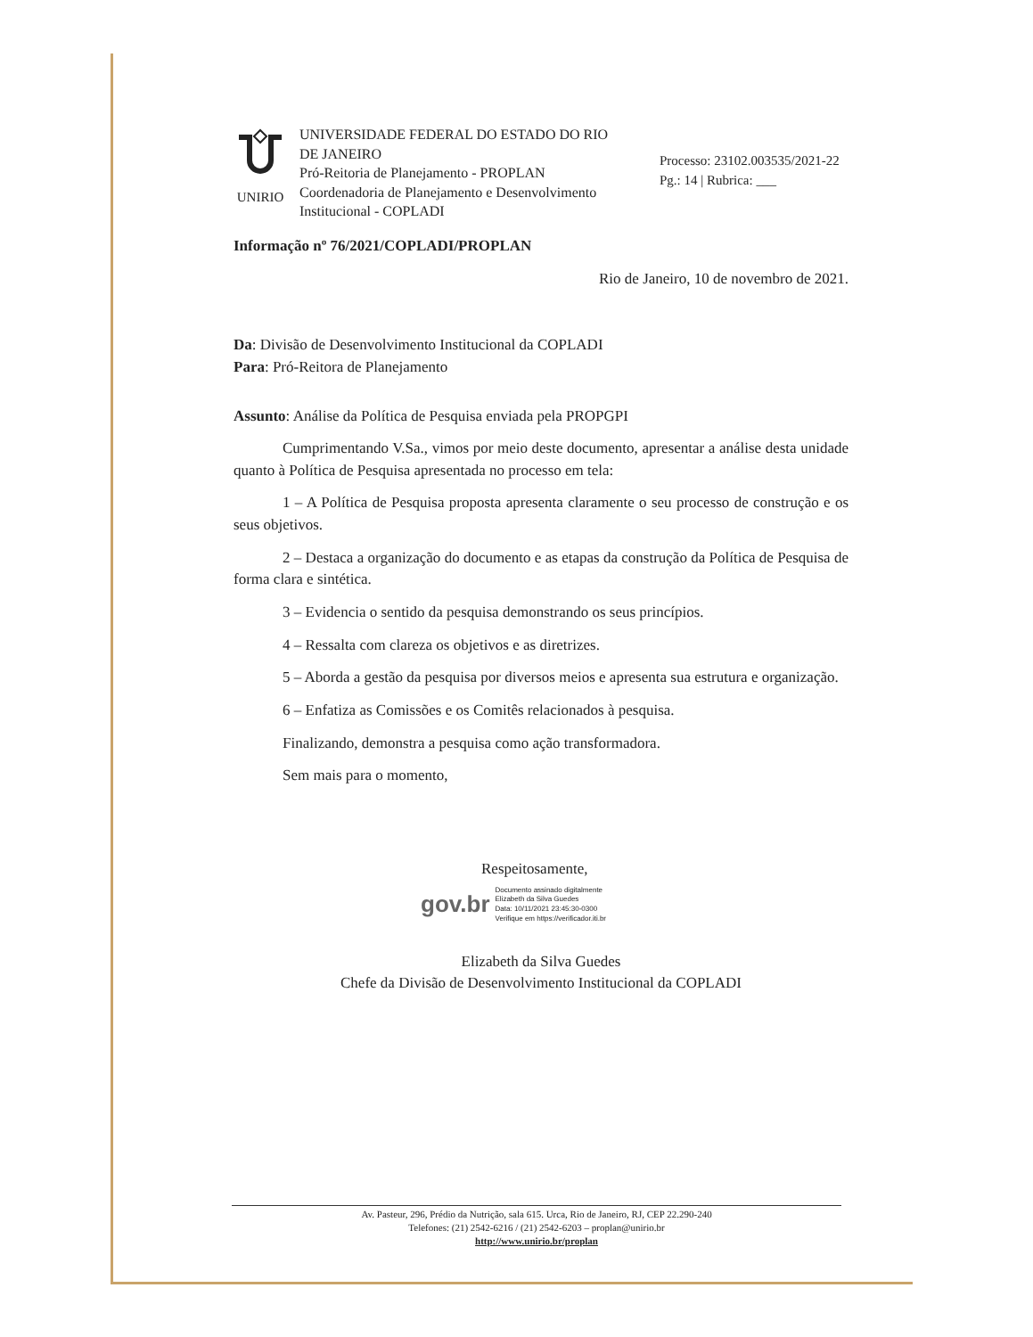UNIRIO
UNIVERSIDADE FEDERAL DO ESTADO DO RIO DE JANEIRO
Pró-Reitoria de Planejamento - PROPLAN
Coordenadoria de Planejamento e Desenvolvimento Institucional - COPLADI
Processo: 23102.003535/2021-22
Pg.: 14 | Rubrica: ___
Informação nº 76/2021/COPLADI/PROPLAN
Rio de Janeiro, 10 de novembro de 2021.
Da: Divisão de Desenvolvimento Institucional da COPLADI
Para: Pró-Reitora de Planejamento
Assunto: Análise da Política de Pesquisa enviada pela PROPGPI
Cumprimentando V.Sa., vimos por meio deste documento, apresentar a análise desta unidade quanto à Política de Pesquisa apresentada no processo em tela:
1 – A Política de Pesquisa proposta apresenta claramente o seu processo de construção e os seus objetivos.
2 – Destaca a organização do documento e as etapas da construção da Política de Pesquisa de forma clara e sintética.
3 – Evidencia o sentido da pesquisa demonstrando os seus princípios.
4 – Ressalta com clareza os objetivos e as diretrizes.
5 – Aborda a gestão da pesquisa por diversos meios e apresenta sua estrutura e organização.
6 – Enfatiza as Comissões e os Comitês relacionados à pesquisa.
Finalizando, demonstra a pesquisa como ação transformadora.
Sem mais para o momento,
Respeitosamente,
gov.br
Documento assinado digitalmente
Elizabeth da Silva Guedes
Data: 10/11/2021 23:45:30-0300
Verifique em https://verificador.iti.br
Elizabeth da Silva Guedes
Chefe da Divisão de Desenvolvimento Institucional da COPLADI
Av. Pasteur, 296, Prédio da Nutrição, sala 615. Urca, Rio de Janeiro, RJ, CEP 22.290-240
Telefones: (21) 2542-6216 / (21) 2542-6203 – proplan@unirio.br
http://www.unirio.br/proplan